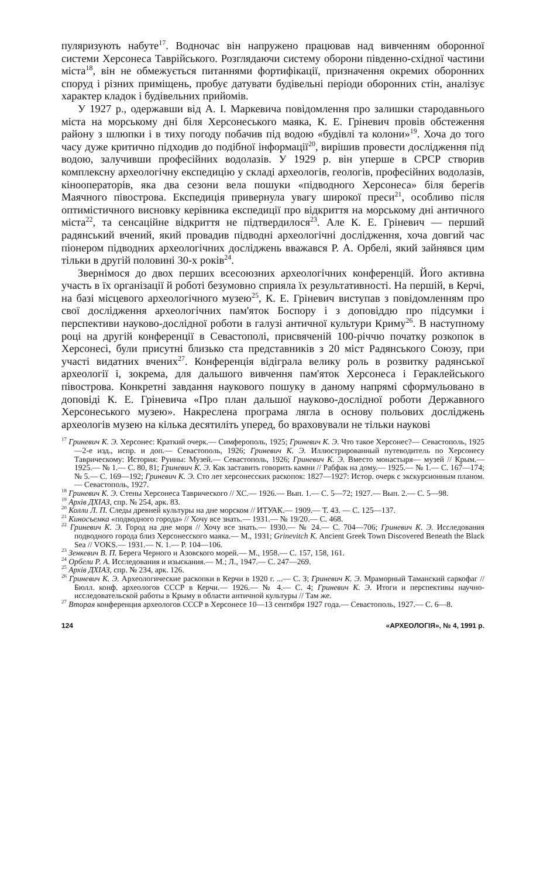пуляризують набуте<sup>17</sup>. Водночас він напружено працював над вивченням оборонної системи Херсонеса Таврійського. Розглядаючи систему оборони південно-східної частини міста<sup>18</sup>, він не обмежується питаннями фортифікації, призначення окремих оборонних споруд і різних приміщень, пробує датувати будівельні періоди оборонних стін, аналізує характер кладок і будівельних прийомів.
У 1927 р., одержавши від А. І. Маркевича повідомлення про залишки стародавнього міста на морському дні біля Херсонеського маяка, К. Е. Гріневич провів обстеження району з шлюпки і в тиху погоду побачив під водою «будівлі та колони»<sup>19</sup>. Хоча до того часу дуже критично підходив до подібної інформації<sup>20</sup>, вирішив провести дослідження під водою, залучивши професійних водолазів. У 1929 р. він уперше в СРСР створив комплексну археологічну експедицію у складі археологів, геологів, професійних водолазів, кінооператорів, яка два сезони вела пошуки «підводного Херсонеса» біля берегів Маячного півострова. Експедиція привернула увагу широкої преси<sup>21</sup>, особливо після оптимістичного висновку керівника експедиції про відкриття на морському дні античного міста<sup>22</sup>, та сенсаційне відкриття не підтвердилося<sup>23</sup>. Але К. Е. Гріневич — перший радянський вчений, який провадив підводні археологічні дослідження, хоча довгий час піонером підводних археологічних досліджень вважався Р. А. Орбелі, який зайнявся цим тільки в другій половині 30-х років<sup>24</sup>.
Звернімося до двох перших всесоюзних археологічних конференцій. Його активна участь в їх організації й роботі безумовно сприяла їх результативності. На першій, в Керчі, на базі місцевого археологічного музею<sup>25</sup>, К. Е. Гріневич виступав з повідомленням про свої дослідження археологічних пам'яток Боспору і з доповіддю про підсумки і перспективи науково-дослідної роботи в галузі античної культури Криму<sup>26</sup>. В наступному році на другій конференції в Севастополі, присвяченій 100-річчю початку розкопок в Херсонесі, були присутні близько ста представників з 20 міст Радянського Союзу, при участі видатних вчених<sup>27</sup>. Конференція відіграла велику роль в розвитку радянської археології і, зокрема, для дальшого вивчення пам'яток Херсонеса і Гераклейського півострова. Конкретні завдання наукового пошуку в даному напрямі сформульовано в доповіді К. Е. Гріневича «Про план дальшої науково-дослідної роботи Державного Херсонеського музею». Накреслена програма лягла в основу польових досліджень археологів музею на кілька десятиліть уперед, бо враховували не тільки наукові
<sup>17</sup> Гриневич К. Э. Херсонес: Краткий очерк.— Симферополь, 1925; Гриневич К. Э. Что такое Херсонес?— Севастополь, 1925—2-е изд., испр. и доп.— Севастополь, 1926; Гриневич К. Э. Иллюстрированный путеводитель по Херсонесу Таврическому: История: Руины: Музей.— Севастополь, 1926; Гриневич К. Э. Вместо монастыря— музей // Крым.— 1925.— № 1.— С. 80, 81; Гриневич К. Э. Как заставить говорить камни // Рабфак на дому.— 1925.— № 1.— С. 167—174; № 5.— С. 169—192; Гриневич К. Э. Сто лет херсонесских раскопок: 1827—1927: Истор. очерк с экскурсионным планом.— Севастополь, 1927.
<sup>18</sup> Гриневич К. Э. Стены Херсонеса Таврического // ХС.— 1926.— Вып. 1.— С. 5—72; 1927.— Вып. 2.— С. 5—98.
<sup>19</sup> Архів ДХІАЗ, спр. № 254, арк. 83.
<sup>20</sup> Колли Л. П. Следы древней культуры на дне морском // ИТУАК.— 1909.— Т. 43. — С. 125—137.
<sup>21</sup> Киносъемка «подводного города» // Хочу все знать.— 1931.— № 19/20.— С. 468.
<sup>22</sup> Гриневич К. Э. Город на дне моря // Хочу все знать.— 1930.— № 24.— С. 704—706; Гриневич К. Э. Исследования подводного города близ Херсонесского маяка.— М., 1931; Grinevitch K. Ancient Greek Town Discovered Beneath the Black Sea // VOKS.— 1931.— N. 1.— P. 104—106.
<sup>23</sup> Зенкевич В. П. Берега Черного и Азовского морей.— М., 1958.— С. 157, 158, 161.
<sup>24</sup> Орбели Р. А. Исследования и изыскания.— М.; Л., 1947.— С. 247—269.
<sup>25</sup> Архів ДХІАЗ, спр. № 234, арк. 126.
<sup>26</sup> Гриневич К. Э. Археологические раскопки в Керчи в 1920 г. ...— С. 3; Гриневич К. Э. Мраморный Таманский саркофаг // Бюлл. конф. археологов СССР в Керчи.— 1926.— № 4.— С. 4; Гриневич К. Э. Итоги и перспективы научно-исследовательской работы в Крыму в области античной культуры // Там же.
<sup>27</sup> Вторая конференция археологов СССР в Херсонесе 10—13 сентября 1927 года.— Севастополь, 1927.— С. 6—8.
124 «АРХЕОЛОГІЯ», № 4, 1991 р.